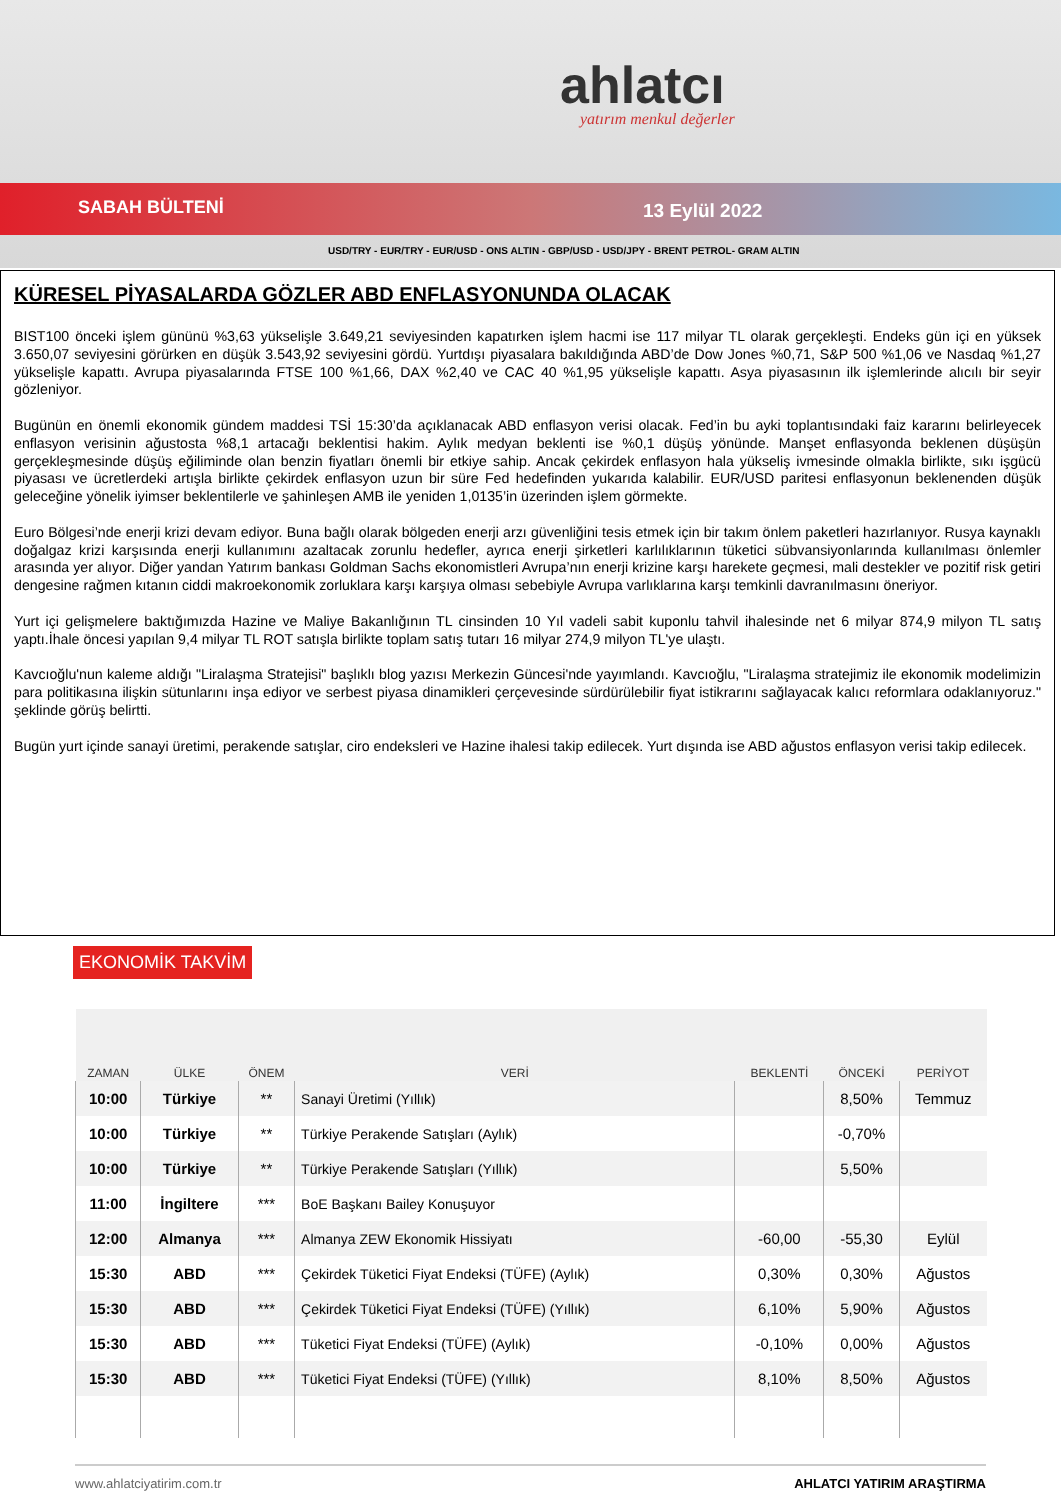ahlatcı
yatırım menkul değerler
SABAH BÜLTENİ 13 Eylül 2022
USD/TRY - EUR/TRY - EUR/USD - ONS ALTIN - GBP/USD - USD/JPY - BRENT PETROL- GRAM ALTIN
KÜRESEL PİYASALARDA GÖZLER ABD ENFLASYONUNDA OLACAK
BIST100 önceki işlem gününü %3,63 yükselişle 3.649,21 seviyesinden kapatırken işlem hacmi ise 117 milyar TL olarak gerçekleşti. Endeks gün içi en yüksek 3.650,07 seviyesini görürken en düşük 3.543,92 seviyesini gördü. Yurtdışı piyasalara bakıldığında ABD’de Dow Jones %0,71, S&P 500 %1,06 ve Nasdaq %1,27 yükselişle kapattı. Avrupa piyasalarında FTSE 100 %1,66, DAX %2,40 ve CAC 40 %1,95 yükselişle kapattı. Asya piyasasının ilk işlemlerinde alıcılı bir seyir gözleniyor.
Bugünün en önemli ekonomik gündem maddesi TSİ 15:30’da açıklanacak ABD enflasyon verisi olacak. Fed’in bu ayki toplantısındaki faiz kararını belirleyecek enflasyon verisinin ağustosta %8,1 artacağı beklentisi hakim. Aylık medyan beklenti ise %0,1 düşüş yönünde. Manşet enflasyonda beklenen düşüşün gerçekleşmesinde düşüş eğiliminde olan benzin fiyatları önemli bir etkiye sahip. Ancak çekirdek enflasyon hala yükseliş ivmesinde olmakla birlikte, sıkı işgücü piyasası ve ücretlerdeki artışla birlikte çekirdek enflasyon uzun bir süre Fed hedefinden yukarıda kalabilir. EUR/USD paritesi enflasyonun beklenenden düşük geleceğine yönelik iyimser beklentilerle ve şahinleşen AMB ile yeniden 1,0135’in üzerinden işlem görmekte.
Euro Bölgesi’nde enerji krizi devam ediyor. Buna bağlı olarak bölgeden enerji arzı güvenliğini tesis etmek için bir takım önlem paketleri hazırlanıyor. Rusya kaynaklı doğalgaz krizi karşısında enerji kullanımını azaltacak zorunlu hedefler, ayrıca enerji şirketleri karlılıklarının tüketici sübvansiyonlarında kullanılması önlemler arasında yer alıyor. Diğer yandan Yatırım bankası Goldman Sachs ekonomistleri Avrupa’nın enerji krizine karşı harekete geçmesi, mali destekler ve pozitif risk getiri dengesine rağmen kıtanın ciddi makroekonomik zorluklara karşı karşıya olması sebebiyle Avrupa varlıklarına karşı temkinli davranılmasını öneriyor.
Yurt içi gelişmelere baktığımızda Hazine ve Maliye Bakanlığının TL cinsinden 10 Yıl vadeli sabit kuponlu tahvil ihalesinde net 6 milyar 874,9 milyon TL satış yaptı.İhale öncesi yapılan 9,4 milyar TL ROT satışla birlikte toplam satış tutarı 16 milyar 274,9 milyon TL'ye ulaştı.
Kavcıoğlu'nun kaleme aldığı "Liralaşma Stratejisi" başlıklı blog yazısı Merkezin Güncesi'nde yayımlandı. Kavcıoğlu, "Liralaşma stratejimiz ile ekonomik modelimizin para politikasına ilişkin sütunlarını inşa ediyor ve serbest piyasa dinamikleri çerçevesinde sürdürülebilir fiyat istikrarını sağlayacak kalıcı reformlara odaklanıyoruz." şeklinde görüş belirtti.
Bugün yurt içinde sanayi üretimi, perakende satışlar, ciro endeksleri ve Hazine ihalesi takip edilecek. Yurt dışında ise ABD ağustos enflasyon verisi takip edilecek.
EKONOMİK TAKVİM
| ZAMAN | ÜLKE | ÖNEM | VERİ | BEKLENTİ | ÖNCEKİ | PERİYOT |
| --- | --- | --- | --- | --- | --- | --- |
| 10:00 | Türkiye | ** | Sanayi Üretimi (Yıllık) | | 8,50% | Temmuz |
| 10:00 | Türkiye | ** | Türkiye Perakende Satışları (Aylık) | | -0,70% | |
| 10:00 | Türkiye | ** | Türkiye Perakende Satışları (Yıllık) | | 5,50% | |
| 11:00 | İngiltere | *** | BoE Başkanı Bailey Konuşuyor | | | |
| 12:00 | Almanya | *** | Almanya ZEW Ekonomik Hissiyatı | -60,00 | -55,30 | Eylül |
| 15:30 | ABD | *** | Çekirdek Tüketici Fiyat Endeksi (TÜFE) (Aylık) | 0,30% | 0,30% | Ağustos |
| 15:30 | ABD | *** | Çekirdek Tüketici Fiyat Endeksi (TÜFE) (Yıllık) | 6,10% | 5,90% | Ağustos |
| 15:30 | ABD | *** | Tüketici Fiyat Endeksi (TÜFE) (Aylık) | -0,10% | 0,00% | Ağustos |
| 15:30 | ABD | *** | Tüketici Fiyat Endeksi (TÜFE) (Yıllık) | 8,10% | 8,50% | Ağustos |
www.ahlatciyatirim.com.tr AHLATCI YATIRIM ARAŞTIRMA